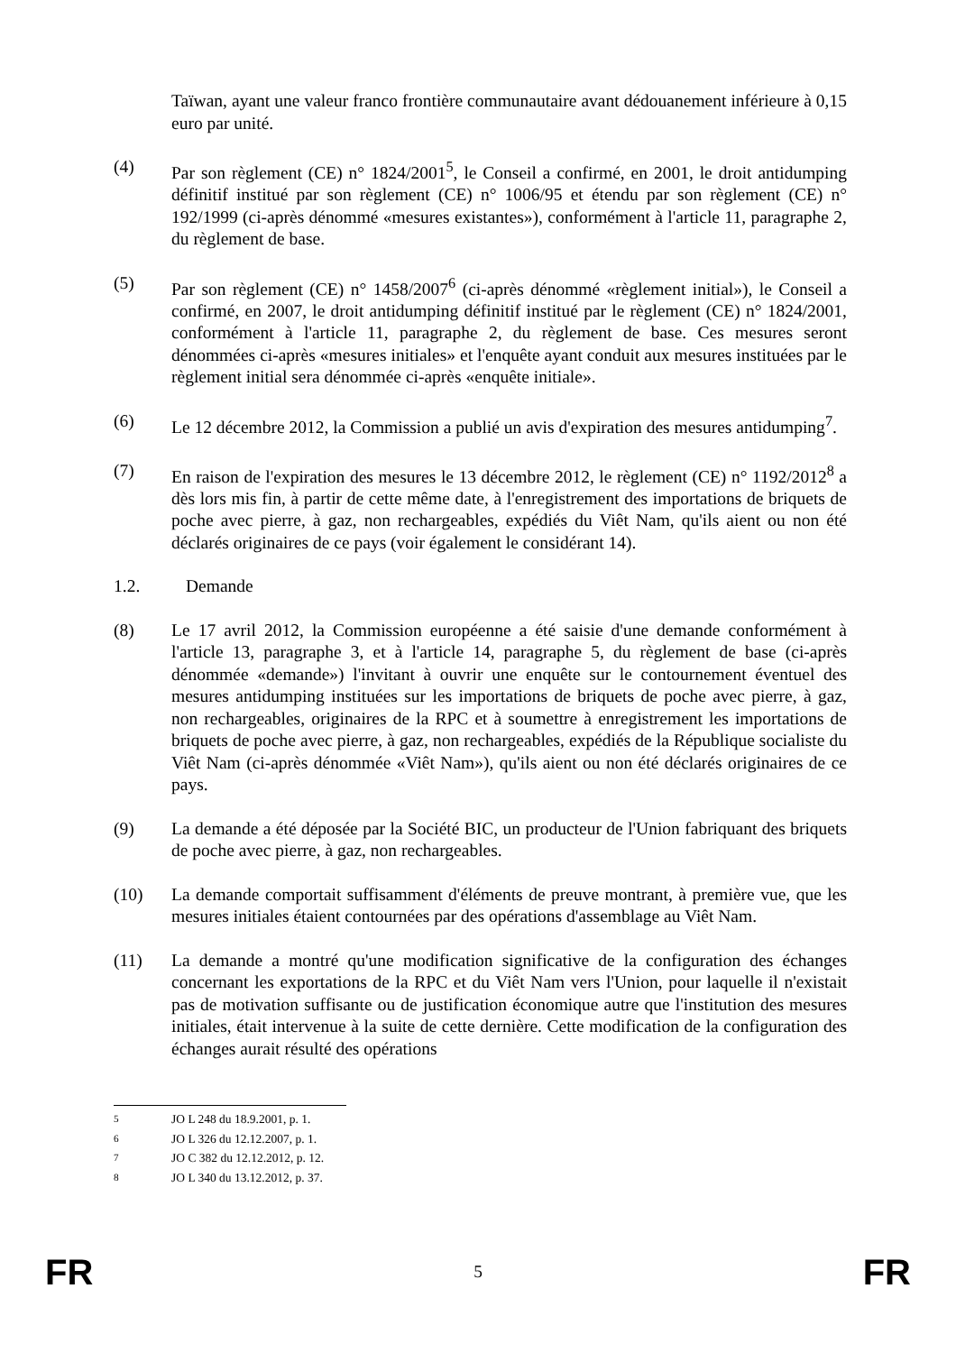Taïwan, ayant une valeur franco frontière communautaire avant dédouanement inférieure à 0,15 euro par unité.
(4) Par son règlement (CE) n° 1824/2001<sup>5</sup>, le Conseil a confirmé, en 2001, le droit antidumping définitif institué par son règlement (CE) n° 1006/95 et étendu par son règlement (CE) n° 192/1999 (ci-après dénommé «mesures existantes»), conformément à l'article 11, paragraphe 2, du règlement de base.
(5) Par son règlement (CE) n° 1458/2007<sup>6</sup> (ci-après dénommé «règlement initial»), le Conseil a confirmé, en 2007, le droit antidumping définitif institué par le règlement (CE) n° 1824/2001, conformément à l'article 11, paragraphe 2, du règlement de base. Ces mesures seront dénommées ci-après «mesures initiales» et l'enquête ayant conduit aux mesures instituées par le règlement initial sera dénommée ci-après «enquête initiale».
(6) Le 12 décembre 2012, la Commission a publié un avis d'expiration des mesures antidumping<sup>7</sup>.
(7) En raison de l'expiration des mesures le 13 décembre 2012, le règlement (CE) n° 1192/2012<sup>8</sup> a dès lors mis fin, à partir de cette même date, à l'enregistrement des importations de briquets de poche avec pierre, à gaz, non rechargeables, expédiés du Viêt Nam, qu'ils aient ou non été déclarés originaires de ce pays (voir également le considérant 14).
1.2. Demande
(8) Le 17 avril 2012, la Commission européenne a été saisie d'une demande conformément à l'article 13, paragraphe 3, et à l'article 14, paragraphe 5, du règlement de base (ci-après dénommée «demande») l'invitant à ouvrir une enquête sur le contournement éventuel des mesures antidumping instituées sur les importations de briquets de poche avec pierre, à gaz, non rechargeables, originaires de la RPC et à soumettre à enregistrement les importations de briquets de poche avec pierre, à gaz, non rechargeables, expédiés de la République socialiste du Viêt Nam (ci-après dénommée «Viêt Nam»), qu'ils aient ou non été déclarés originaires de ce pays.
(9) La demande a été déposée par la Société BIC, un producteur de l'Union fabriquant des briquets de poche avec pierre, à gaz, non rechargeables.
(10) La demande comportait suffisamment d'éléments de preuve montrant, à première vue, que les mesures initiales étaient contournées par des opérations d'assemblage au Viêt Nam.
(11) La demande a montré qu'une modification significative de la configuration des échanges concernant les exportations de la RPC et du Viêt Nam vers l'Union, pour laquelle il n'existait pas de motivation suffisante ou de justification économique autre que l'institution des mesures initiales, était intervenue à la suite de cette dernière. Cette modification de la configuration des échanges aurait résulté des opérations
<sup>5</sup> JO L 248 du 18.9.2001, p. 1.
<sup>6</sup> JO L 326 du 12.12.2007, p. 1.
<sup>7</sup> JO C 382 du 12.12.2012, p. 12.
<sup>8</sup> JO L 340 du 13.12.2012, p. 37.
FR 5 FR